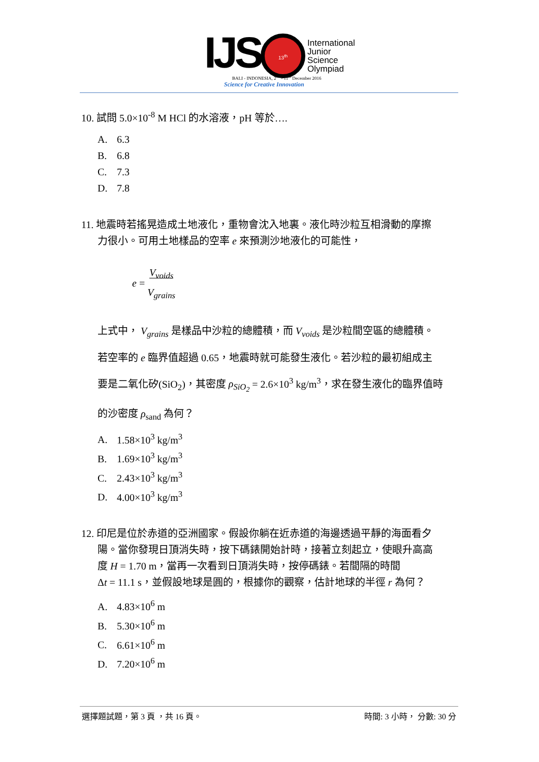IJS
13<sup>th</sup>
International
Junior
Science
Olympiad
BALI - INDONESIA, 2<sup>nd</sup> - 11<sup>th</sup> December 2016
Science for Creative Innovation
10. 試問 5.0×10<sup>-8</sup> M HCl 的水溶液，pH 等於….
A. 6.3
B. 6.8
C. 7.3
D. 7.8
11. 地震時若搖晃造成土地液化，重物會沈入地裏。液化時沙粒互相滑動的摩擦
力很小。可用土地樣品的空率 e 來預測沙地液化的可能性，
e = V<sub>voids</sub>
V<sub>grains</sub>
上式中， V<sub>grains</sub> 是樣品中沙粒的總體積，而 V<sub>voids</sub> 是沙粒間空區的總體積。
若空率的 e 臨界值超過 0.65，地震時就可能發生液化。若沙粒的最初組成主
要是二氧化矽(SiO<sub>2</sub>)，其密度 ρ<sub>SiO<sub>2</sub></sub> = 2.6×10<sup>3</sup> kg/m<sup>3</sup>，求在發生液化的臨界值時
的沙密度 ρ<sub>sand</sub> 為何？
A. 1.58×10<sup>3</sup> kg/m<sup>3</sup>
B. 1.69×10<sup>3</sup> kg/m<sup>3</sup>
C. 2.43×10<sup>3</sup> kg/m<sup>3</sup>
D. 4.00×10<sup>3</sup> kg/m<sup>3</sup>
12. 印尼是位於赤道的亞洲國家。假設你躺在近赤道的海邊透過平靜的海面看夕
陽。當你發現日頂消失時，按下碼錶開始計時，接著立刻起立，使眼升高高
度 H = 1.70 m，當再一次看到日頂消失時，按停碼錶。若間隔的時間
Δt = 11.1 s，並假設地球是圓的，根據你的觀察，估計地球的半徑 r 為何？
A. 4.83×10<sup>6</sup> m
B. 5.30×10<sup>6</sup> m
C. 6.61×10<sup>6</sup> m
D. 7.20×10<sup>6</sup> m
選擇題試題，第 3 頁 ，共 16 頁。 時間: 3 小時， 分數: 30 分